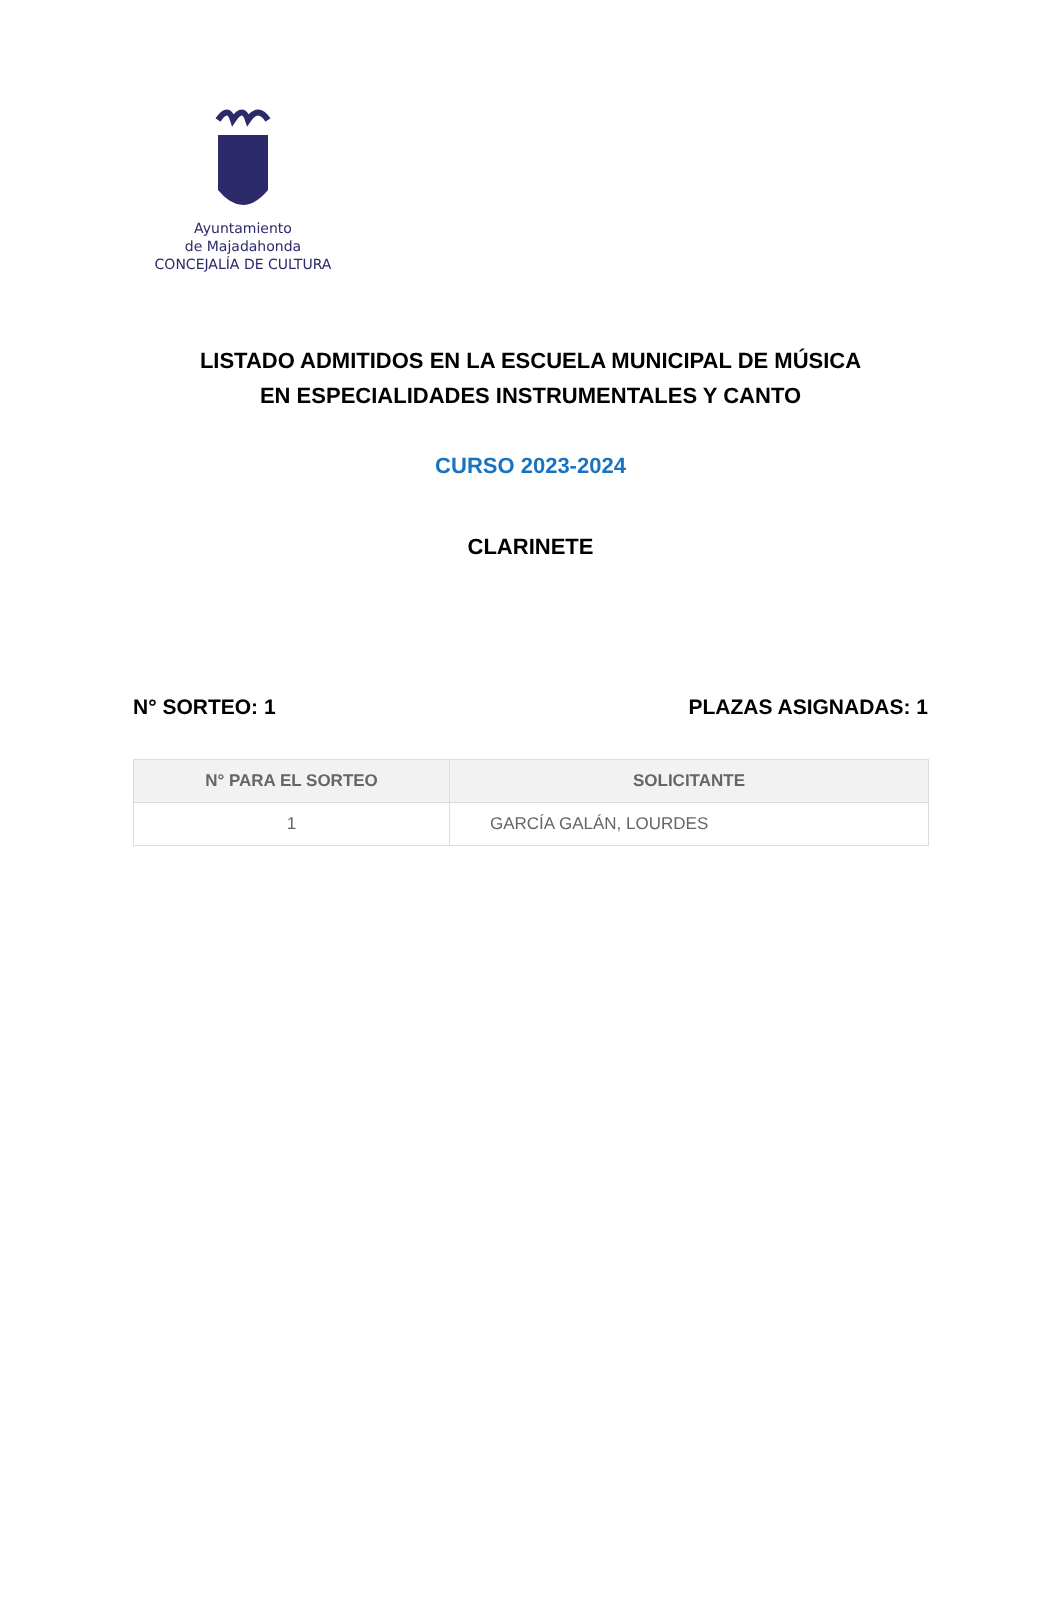Ayuntamiento
de Majadahonda
CONCEJALÍA DE CULTURA
LISTADO ADMITIDOS EN LA ESCUELA MUNICIPAL DE MÚSICA
EN ESPECIALIDADES INSTRUMENTALES Y CANTO
CURSO 2023-2024
CLARINETE
N° SORTEO: 1 PLAZAS ASIGNADAS: 1
| N° PARA EL SORTEO | SOLICITANTE |
| --- | --- |
| 1 | GARCÍA GALÁN, LOURDES |